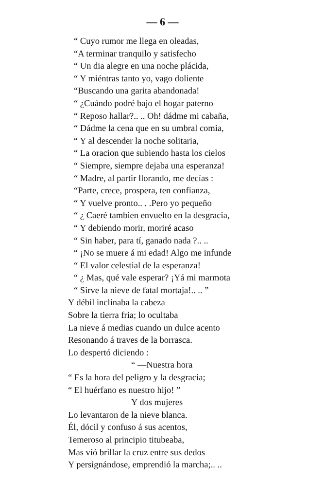— 6 —
“ Cuyo rumor me llega en oleadas,
“A terminar tranquilo y satisfecho
“ Un dia alegre en una noche plácida,
“ Y miéntras tanto yo, vago doliente
“Buscando una garita abandonada!
“ ¿Cuándo podré bajo el hogar paterno
“ Reposo hallar?.. .. Oh! dádme mi cabaña,
“ Dádme la cena que en su umbral comia,
“ Y al descender la noche solitaria,
“ La oracion que subiendo hasta los cielos
“ Siempre, siempre dejaba una esperanza!
“ Madre, al partir llorando, me decías :
“Parte, crece, prospera, ten confianza,
“ Y vuelve pronto.. . .Pero yo pequeño
“ ¿ Caeré tambien envuelto en la desgracia,
“ Y debiendo morir, moriré acaso
“ Sin haber, para tí, ganado nada ?.. ..
“ ¡No se muere á mi edad! Algo me infunde
“ El valor celestial de la esperanza!
“ ¿ Mas, qué vale esperar? ¡Yá mi marmota
“ Sirve la nieve de fatal mortaja!.. .. ”
Y débil inclinaba la cabeza
Sobre la tierra fria; lo ocultaba
La nieve á medias cuando un dulce acento
Resonando á traves de la borrasca.
Lo despertó diciendo :
“ —Nuestra hora
“ Es la hora del peligro y la desgracia;
“ El huérfano es nuestro hijo! ”
Y dos mujeres
Lo levantaron de la nieve blanca.
Él, dócil y confuso á sus acentos,
Temeroso al principio titubeaba,
Mas vió brillar la cruz entre sus dedos
Y persignándose, emprendió la marcha;.. ..